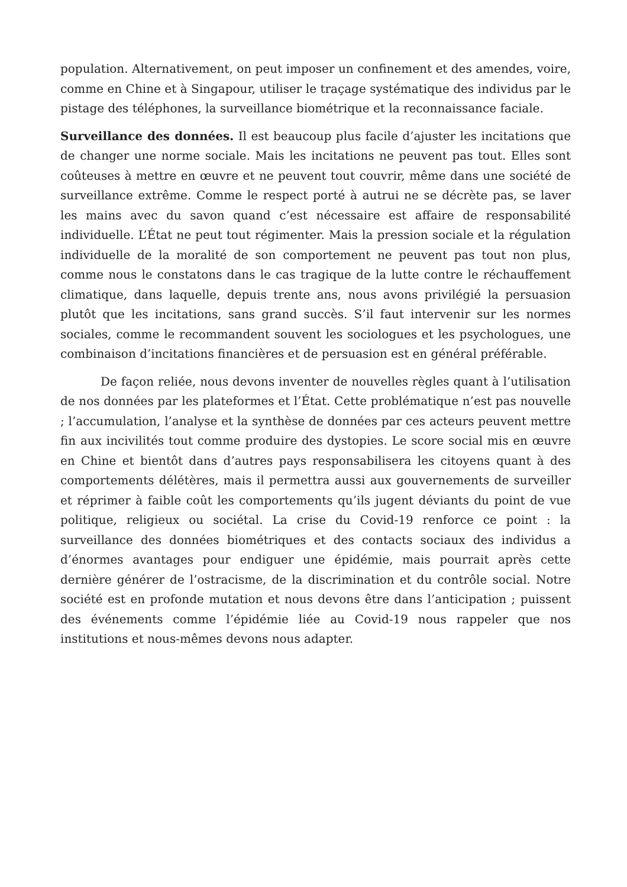population. Alternativement, on peut imposer un confinement et des amendes, voire, comme en Chine et à Singapour, utiliser le traçage systématique des individus par le pistage des téléphones, la surveillance biométrique et la reconnaissance faciale.
Surveillance des données. Il est beaucoup plus facile d’ajuster les incitations que de changer une norme sociale. Mais les incitations ne peuvent pas tout. Elles sont coûteuses à mettre en œuvre et ne peuvent tout couvrir, même dans une société de surveillance extrême. Comme le respect porté à autrui ne se décrète pas, se laver les mains avec du savon quand c’est nécessaire est affaire de responsabilité individuelle. L’État ne peut tout régimenter. Mais la pression sociale et la régulation individuelle de la moralité de son comportement ne peuvent pas tout non plus, comme nous le constatons dans le cas tragique de la lutte contre le réchauffement climatique, dans laquelle, depuis trente ans, nous avons privilégié la persuasion plutôt que les incitations, sans grand succès. S’il faut intervenir sur les normes sociales, comme le recommandent souvent les sociologues et les psychologues, une combinaison d’incitations financières et de persuasion est en général préférable.
De façon reliée, nous devons inventer de nouvelles règles quant à l’utilisation de nos données par les plateformes et l’État. Cette problématique n’est pas nouvelle ; l’accumulation, l’analyse et la synthèse de données par ces acteurs peuvent mettre fin aux incivilités tout comme produire des dystopies. Le score social mis en œuvre en Chine et bientôt dans d’autres pays responsabilisera les citoyens quant à des comportements délétères, mais il permettra aussi aux gouvernements de surveiller et réprimer à faible coût les comportements qu’ils jugent déviants du point de vue politique, religieux ou sociétal. La crise du Covid-19 renforce ce point : la surveillance des données biométriques et des contacts sociaux des individus a d’énormes avantages pour endiguer une épidémie, mais pourrait après cette dernière générer de l’ostracisme, de la discrimination et du contrôle social. Notre société est en profonde mutation et nous devons être dans l’anticipation ; puissent des événements comme l’épidémie liée au Covid-19 nous rappeler que nos institutions et nous-mêmes devons nous adapter.